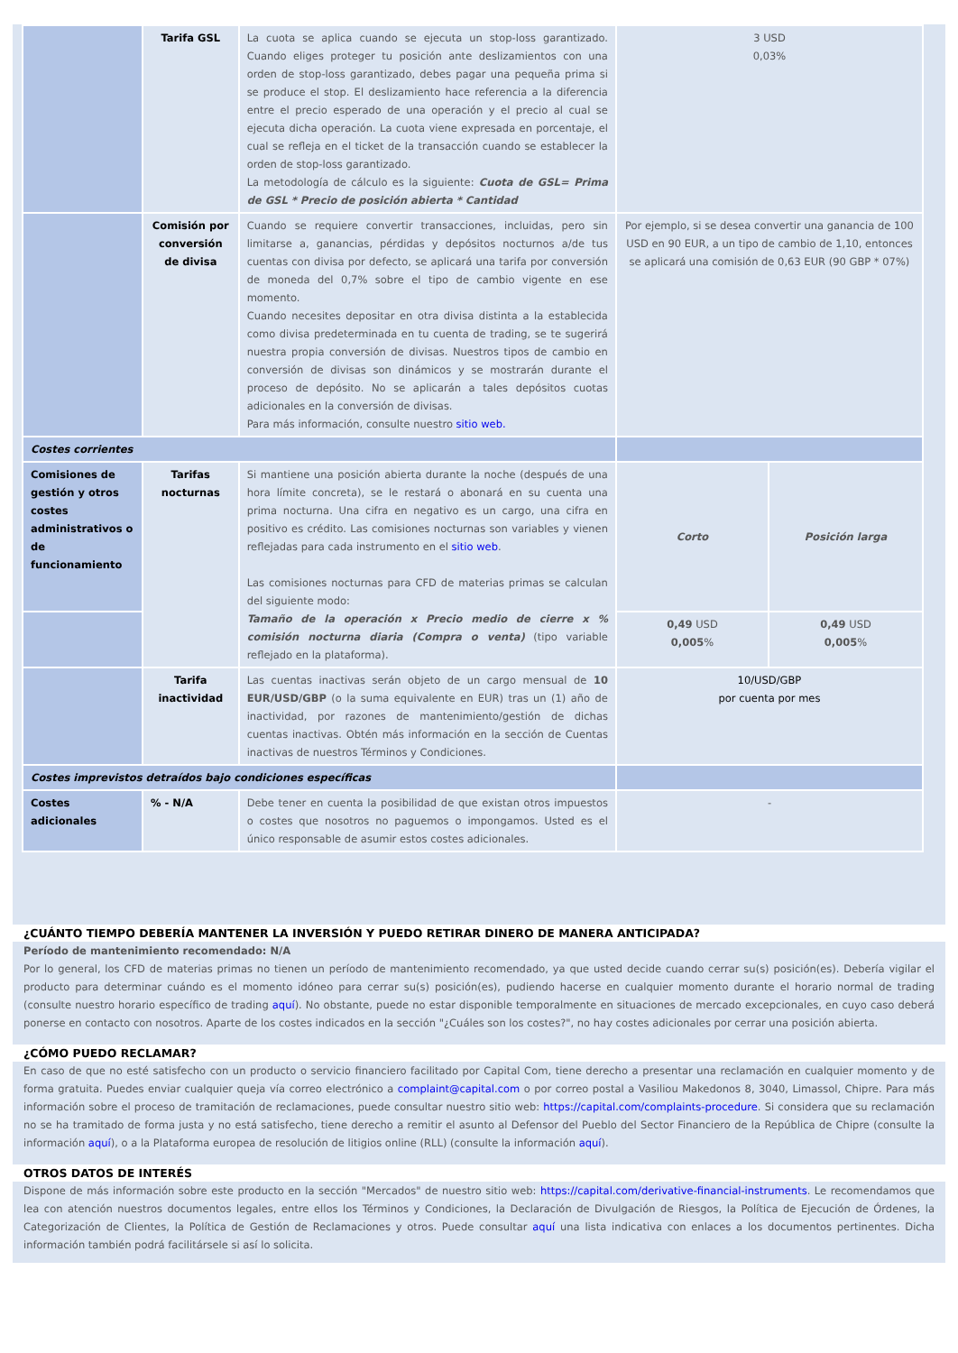| | Tarifa GSL | La cuota se aplica cuando se ejecuta un stop-loss garantizado. Cuando eliges proteger tu posición ante deslizamientos con una orden de stop-loss garantizado, debes pagar una pequeña prima si se produce el stop. El deslizamiento hace referencia a la diferencia entre el precio esperado de una operación y el precio al cual se ejecuta dicha operación. La cuota viene expresada en porcentaje, el cual se refleja en el ticket de la transacción cuando se establecer la orden de stop-loss garantizado. La metodología de cálculo es la siguiente: Cuota de GSL= Prima de GSL * Precio de posición abierta * Cantidad | 3 USD 0,03% | |
| | Comisión por conversión de divisa | Cuando se requiere convertir transacciones, incluidas, pero sin limitarse a, ganancias, pérdidas y depósitos nocturnos a/de tus cuentas con divisa por defecto, se aplicará una tarifa por conversión de moneda del 0,7% sobre el tipo de cambio vigente en ese momento. Cuando necesites depositar en otra divisa distinta a la establecida como divisa predeterminada en tu cuenta de trading, se te sugerirá nuestra propia conversión de divisas. Nuestros tipos de cambio en conversión de divisas son dinámicos y se mostrarán durante el proceso de depósito. No se aplicarán a tales depósitos cuotas adicionales en la conversión de divisas. Para más información, consulte nuestro sitio web. | Por ejemplo, si se desea convertir una ganancia de 100 USD en 90 EUR, a un tipo de cambio de 1,10, entonces se aplicará una comisión de 0,63 EUR (90 GBP * 07%) | |
| Costes corrientes | | | | |
| Comisiones de gestión y otros costes administrativos o de funcionamiento | Tarifas nocturnas | Si mantiene una posición abierta durante la noche (después de una hora límite concreta), se le restará o abonará en su cuenta una prima nocturna. Una cifra en negativo es un cargo, una cifra en positivo es crédito. Las comisiones nocturnas son variables y vienen reflejadas para cada instrumento en el sitio web . Las comisiones nocturnas para CFD de materias primas se calculan del siguiente modo: Tamaño de la operación x Precio medio de cierre x % comisión nocturna diaria (Compra o venta) (tipo variable reflejado en la plataforma). | Corto | Posición larga |
| | | | 0,49 USD 0,005 % | 0,49 USD 0,005 % |
| | Tarifa inactividad | Las cuentas inactivas serán objeto de un cargo mensual de 10 EUR/USD/GBP (o la suma equivalente en EUR) tras un (1) año de inactividad, por razones de mantenimiento/gestión de dichas cuentas inactivas. Obtén más información en la sección de Cuentas inactivas de nuestros Términos y Condiciones. | 10/USD/GBP por cuenta por mes | |
| Costes imprevistos detraídos bajo condiciones específicas | | | | |
| Costes adicionales | % - N/A | Debe tener en cuenta la posibilidad de que existan otros impuestos o costes que nosotros no paguemos o impongamos. Usted es el único responsable de asumir estos costes adicionales. | - | |
¿CUÁNTO TIEMPO DEBERÍA MANTENER LA INVERSIÓN Y PUEDO RETIRAR DINERO DE MANERA ANTICIPADA?
Período de mantenimiento recomendado: N/A
Por lo general, los CFD de materias primas no tienen un período de mantenimiento recomendado, ya que usted decide cuando cerrar su(s) posición(es). Debería vigilar el producto para determinar cuándo es el momento idóneo para cerrar su(s) posición(es), pudiendo hacerse en cualquier momento durante el horario normal de trading (consulte nuestro horario específico de trading aquí). No obstante, puede no estar disponible temporalmente en situaciones de mercado excepcionales, en cuyo caso deberá ponerse en contacto con nosotros. Aparte de los costes indicados en la sección "¿Cuáles son los costes?", no hay costes adicionales por cerrar una posición abierta.
¿CÓMO PUEDO RECLAMAR?
En caso de que no esté satisfecho con un producto o servicio financiero facilitado por Capital Com, tiene derecho a presentar una reclamación en cualquier momento y de forma gratuita. Puedes enviar cualquier queja vía correo electrónico a complaint@capital.com o por correo postal a Vasiliou Makedonos 8, 3040, Limassol, Chipre. Para más información sobre el proceso de tramitación de reclamaciones, puede consultar nuestro sitio web: https://capital.com/complaints-procedure. Si considera que su reclamación no se ha tramitado de forma justa y no está satisfecho, tiene derecho a remitir el asunto al Defensor del Pueblo del Sector Financiero de la República de Chipre (consulte la información aquí), o a la Plataforma europea de resolución de litigios online (RLL) (consulte la información aquí).
OTROS DATOS DE INTERÉS
Dispone de más información sobre este producto en la sección "Mercados" de nuestro sitio web: https://capital.com/derivative-financial-instruments. Le recomendamos que lea con atención nuestros documentos legales, entre ellos los Términos y Condiciones, la Declaración de Divulgación de Riesgos, la Política de Ejecución de Órdenes, la Categorización de Clientes, la Política de Gestión de Reclamaciones y otros. Puede consultar aquí una lista indicativa con enlaces a los documentos pertinentes. Dicha información también podrá facilitársele si así lo solicita.